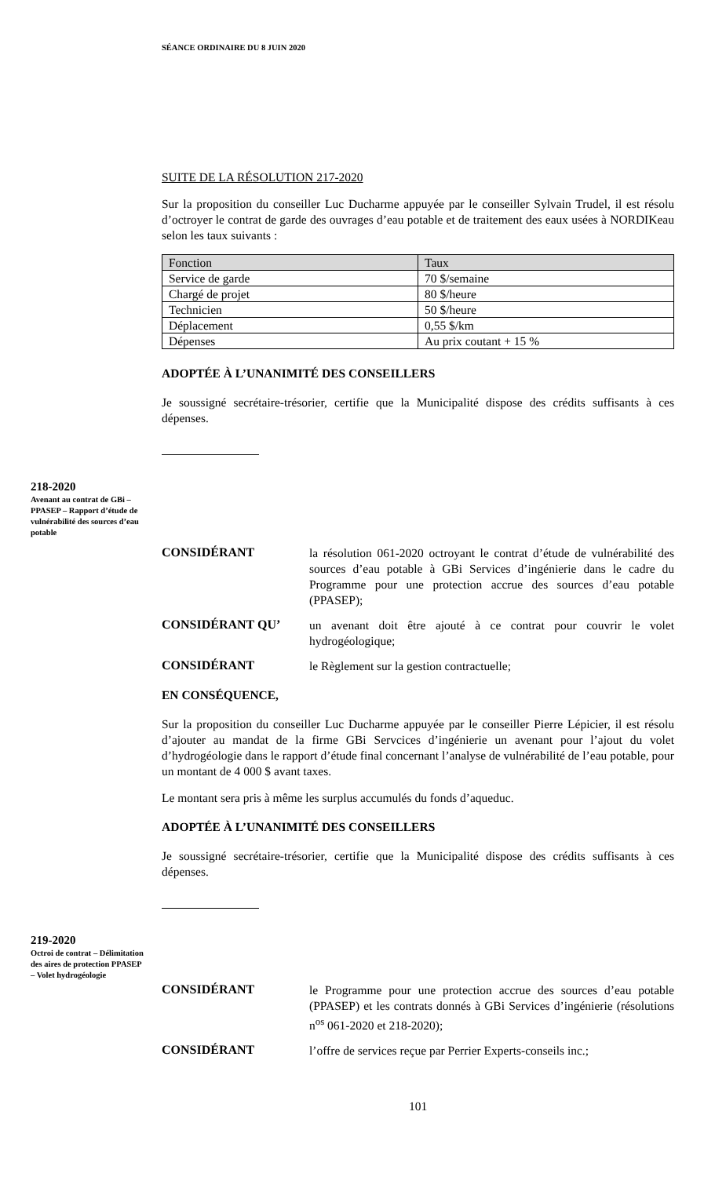SÉANCE ORDINAIRE DU 8 JUIN 2020
SUITE DE LA RÉSOLUTION 217-2020
Sur la proposition du conseiller Luc Ducharme appuyée par le conseiller Sylvain Trudel, il est résolu d’octroyer le contrat de garde des ouvrages d’eau potable et de traitement des eaux usées à NORDIKeau selon les taux suivants :
| Fonction | Taux |
| --- | --- |
| Service de garde | 70 $/semaine |
| Chargé de projet | 80 $/heure |
| Technicien | 50 $/heure |
| Déplacement | 0,55 $/km |
| Dépenses | Au prix coutant + 15 % |
ADOPTÉE À L’UNANIMITÉ DES CONSEILLERS
Je soussigné secrétaire-trésorier, certifie que la Municipalité dispose des crédits suffisants à ces dépenses.
218-2020
Avenant au contrat de GBi – PPASEP – Rapport d’étude de vulnérabilité des sources d’eau potable
CONSIDÉRANT
la résolution 061-2020 octroyant le contrat d’étude de vulnérabilité des sources d’eau potable à GBi Services d’ingénierie dans le cadre du Programme pour une protection accrue des sources d’eau potable (PPASEP);
CONSIDÉRANT QU’
un avenant doit être ajouté à ce contrat pour couvrir le volet hydrogéologique;
CONSIDÉRANT
le Règlement sur la gestion contractuelle;
EN CONSÉQUENCE,
Sur la proposition du conseiller Luc Ducharme appuyée par le conseiller Pierre Lépicier, il est résolu d’ajouter au mandat de la firme GBi Servcices d’ingénierie un avenant pour l’ajout du volet d’hydrogéologie dans le rapport d’étude final concernant l’analyse de vulnérabilité de l’eau potable, pour un montant de 4 000 $ avant taxes.
Le montant sera pris à même les surplus accumulés du fonds d’aqueduc.
ADOPTÉE À L’UNANIMITÉ DES CONSEILLERS
Je soussigné secrétaire-trésorier, certifie que la Municipalité dispose des crédits suffisants à ces dépenses.
219-2020
Octroi de contrat – Délimitation des aires de protection PPASEP – Volet hydrogéologie
CONSIDÉRANT
le Programme pour une protection accrue des sources d’eau potable (PPASEP) et les contrats donnés à GBi Services d’ingénierie (résolutions n<sup>os</sup> 061-2020 et 218-2020);
CONSIDÉRANT
l’offre de services reçue par Perrier Experts-conseils inc.;
101